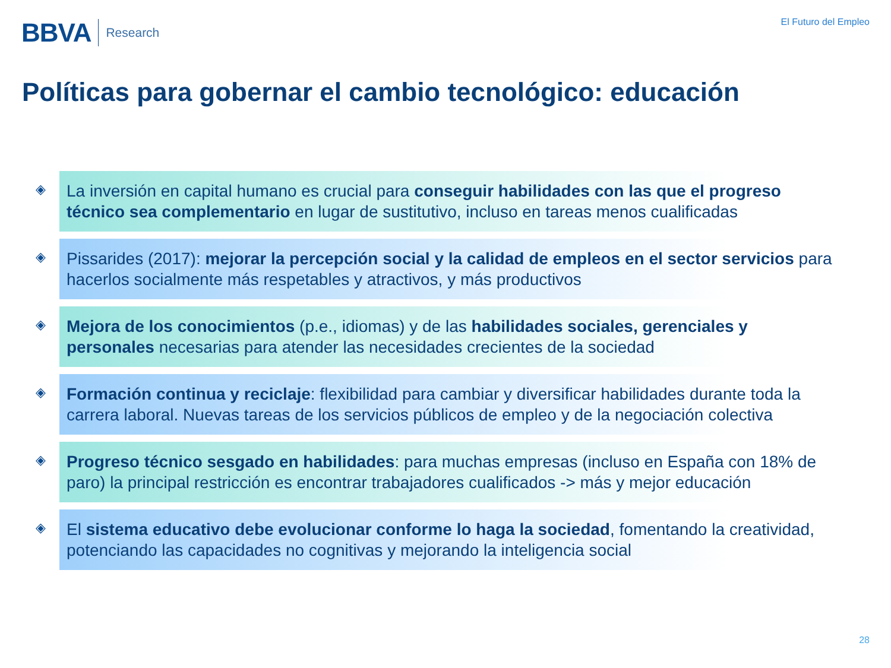BBVA Research
El Futuro del Empleo
Políticas para gobernar el cambio tecnológico: educación
◈
La inversión en capital humano es crucial para conseguir habilidades con las que el progreso técnico sea complementario en lugar de sustitutivo, incluso en tareas menos cualificadas
◈
Pissarides (2017): mejorar la percepción social y la calidad de empleos en el sector servicios para hacerlos socialmente más respetables y atractivos, y más productivos
◈
Mejora de los conocimientos (p.e., idiomas) y de las habilidades sociales, gerenciales y personales necesarias para atender las necesidades crecientes de la sociedad
◈
Formación continua y reciclaje: flexibilidad para cambiar y diversificar habilidades durante toda la carrera laboral. Nuevas tareas de los servicios públicos de empleo y de la negociación colectiva
◈
Progreso técnico sesgado en habilidades: para muchas empresas (incluso en España con 18% de paro) la principal restricción es encontrar trabajadores cualificados -> más y mejor educación
◈
El sistema educativo debe evolucionar conforme lo haga la sociedad, fomentando la creatividad, potenciando las capacidades no cognitivas y mejorando la inteligencia social
28